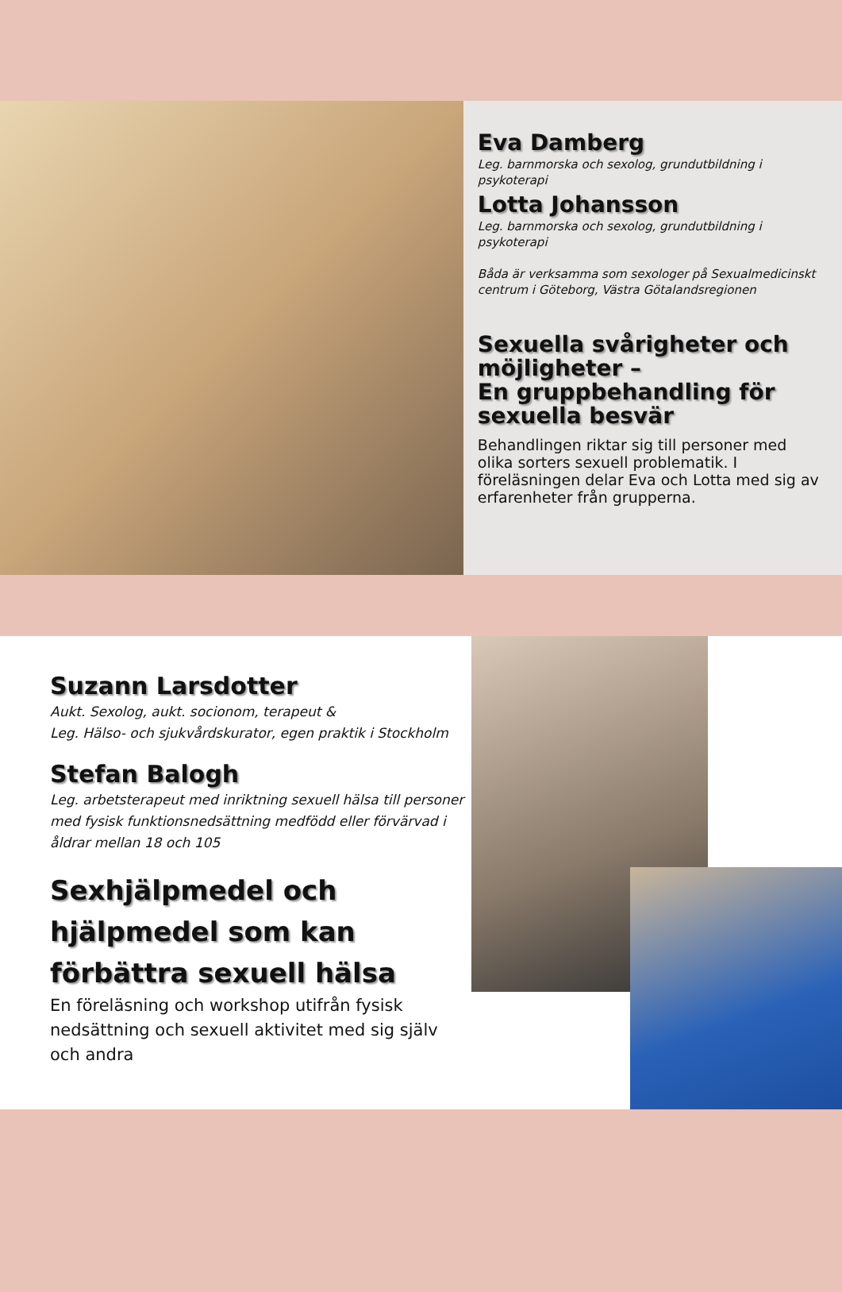Eva Damberg
Leg. barnmorska och sexolog, grundutbildning i psykoterapi
Lotta Johansson
Leg. barnmorska och sexolog, grundutbildning i psykoterapi
Båda är verksamma som sexologer på Sexualmedicinskt centrum i Göteborg, Västra Götalandsregionen
Sexuella svårigheter och möjligheter –
En gruppbehandling för sexuella besvär
Behandlingen riktar sig till personer med olika sorters sexuell problematik. I föreläsningen delar Eva och Lotta med sig av erfarenheter från grupperna.
Suzann Larsdotter
Aukt. Sexolog, aukt. socionom, terapeut &
Leg. Hälso- och sjukvårdskurator, egen praktik i Stockholm
Stefan Balogh
Leg. arbetsterapeut med inriktning sexuell hälsa till personer med fysisk funktionsnedsättning medfödd eller förvärvad i åldrar mellan 18 och 105
Sexhjälpmedel och hjälpmedel som kan förbättra sexuell hälsa
En föreläsning och workshop utifrån fysisk nedsättning och sexuell aktivitet med sig själv och andra